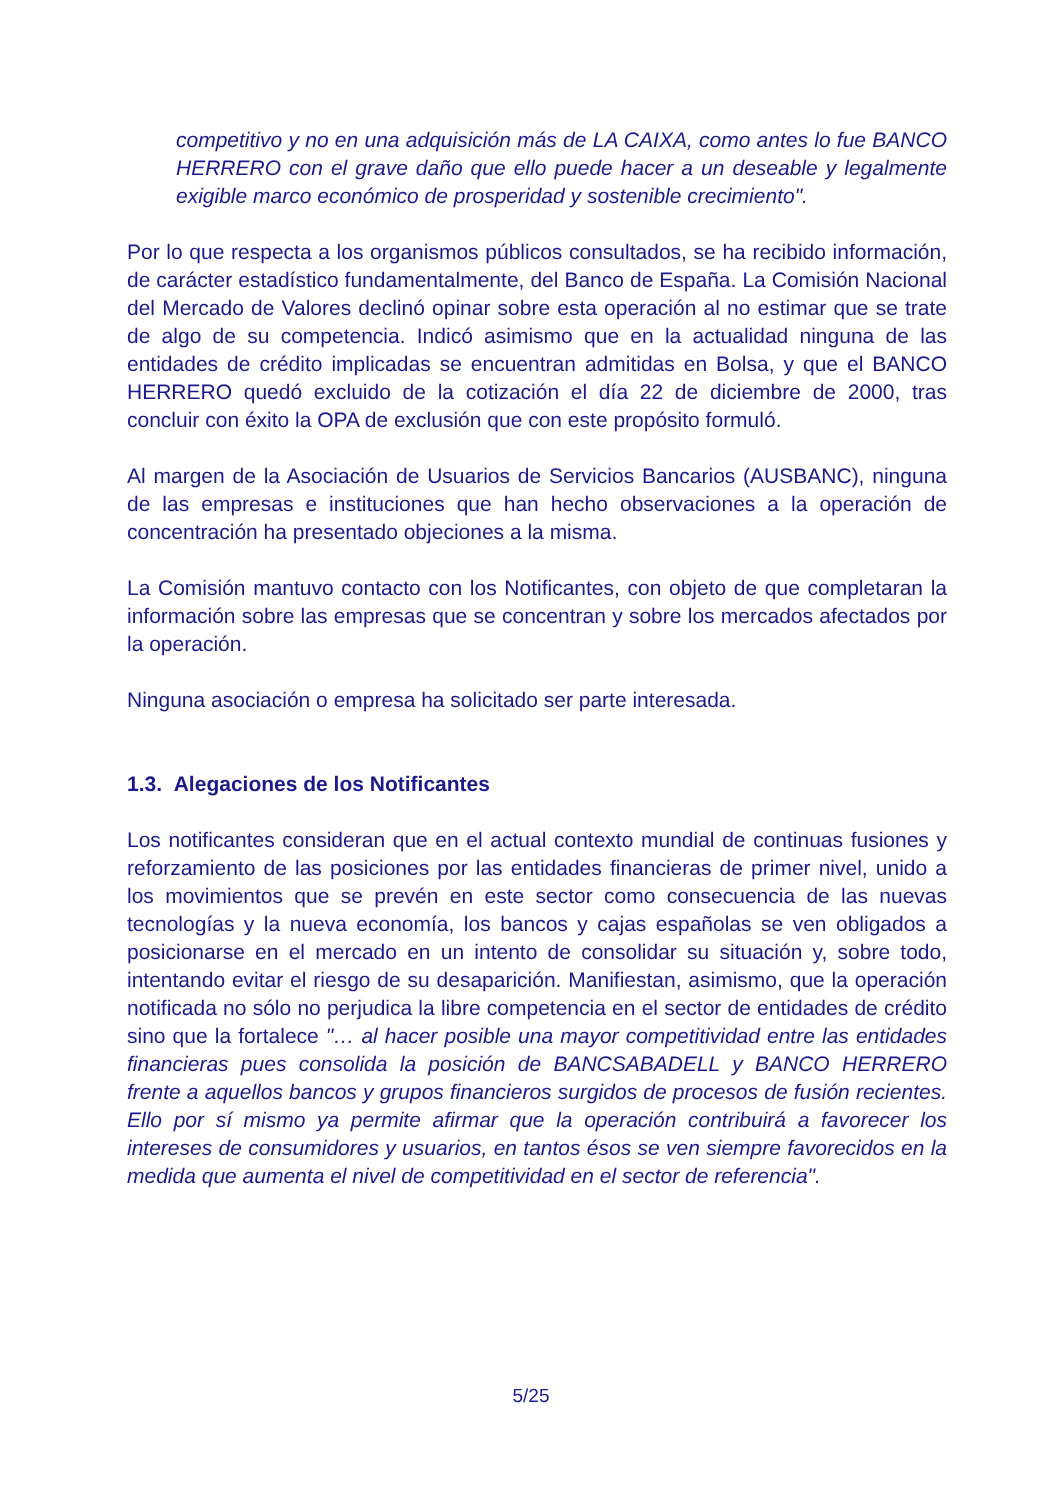competitivo y no en una adquisición más de LA CAIXA, como antes lo fue BANCO HERRERO con el grave daño que ello puede hacer a un deseable y legalmente exigible marco económico de prosperidad y sostenible crecimiento".
Por lo que respecta a los organismos públicos consultados, se ha recibido información, de carácter estadístico fundamentalmente, del Banco de España. La Comisión Nacional del Mercado de Valores declinó opinar sobre esta operación al no estimar que se trate de algo de su competencia. Indicó asimismo que en la actualidad ninguna de las entidades de crédito implicadas se encuentran admitidas en Bolsa, y que el BANCO HERRERO quedó excluido de la cotización el día 22 de diciembre de 2000, tras concluir con éxito la OPA de exclusión que con este propósito formuló.
Al margen de la Asociación de Usuarios de Servicios Bancarios (AUSBANC), ninguna de las empresas e instituciones que han hecho observaciones a la operación de concentración ha presentado objeciones a la misma.
La Comisión mantuvo contacto con los Notificantes, con objeto de que completaran la información sobre las empresas que se concentran y sobre los mercados afectados por la operación.
Ninguna asociación o empresa ha solicitado ser parte interesada.
1.3. Alegaciones de los Notificantes
Los notificantes consideran que en el actual contexto mundial de continuas fusiones y reforzamiento de las posiciones por las entidades financieras de primer nivel, unido a los movimientos que se prevén en este sector como consecuencia de las nuevas tecnologías y la nueva economía, los bancos y cajas españolas se ven obligados a posicionarse en el mercado en un intento de consolidar su situación y, sobre todo, intentando evitar el riesgo de su desaparición. Manifiestan, asimismo, que la operación notificada no sólo no perjudica la libre competencia en el sector de entidades de crédito sino que la fortalece "… al hacer posible una mayor competitividad entre las entidades financieras pues consolida la posición de BANCSABADELL y BANCO HERRERO frente a aquellos bancos y grupos financieros surgidos de procesos de fusión recientes. Ello por sí mismo ya permite afirmar que la operación contribuirá a favorecer los intereses de consumidores y usuarios, en tantos ésos se ven siempre favorecidos en la medida que aumenta el nivel de competitividad en el sector de referencia".
5/25